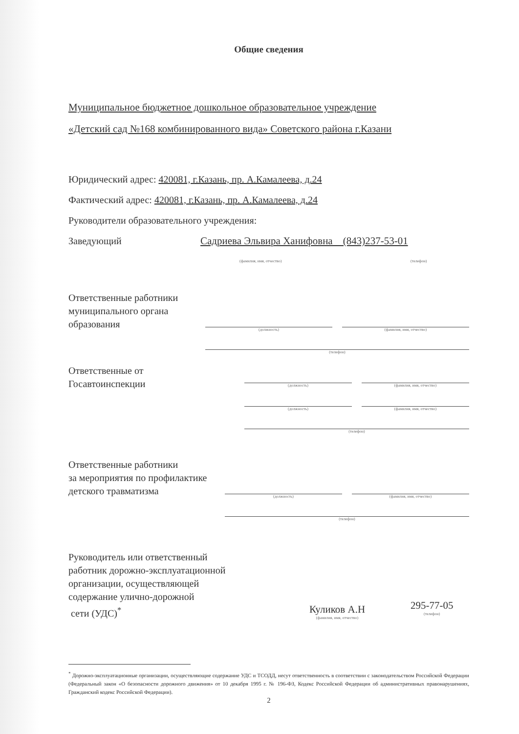Общие сведения
Муниципальное бюджетное дошкольное образовательное учреждение
«Детский сад №168 комбинированного вида» Советского района г.Казани
Юридический адрес: 420081, г.Казань, пр. А.Камалеева, д.24
Фактический адрес: 420081, г.Казань, пр. А.Камалеева, д.24
Руководители образовательного учреждения:
Заведующий Садриева Эльвира Ханифовна (843)237-53-01
(фамилия, имя, отчество) (телефон)
Ответственные работники
муниципального органа
образования
(должность) (фамилия, имя, отчество)
(телефон)
Ответственные от
Госавтоинспекции
(должность) (фамилия, имя, отчество)
(должность) (фамилия, имя, отчество)
(телефон)
Ответственные работники
за мероприятия по профилактике
детского травматизма
(должность) (фамилия, имя, отчество)
(телефон)
Руководитель или ответственный
работник дорожно-эксплуатационной
организации, осуществляющей
содержание улично-дорожной
сети (УДС)<sup>*</sup>
Куликов А.Н
(фамилия, имя, отчество)
295-77-05
(телефон)
<sup>*</sup> Дорожно-эксплуатационные организации, осуществляющие содержание УДС и ТСОДД, несут ответственность в соответствии с законодательством Российской Федерации (Федеральный закон «О безопасности дорожного движения» от 10 декабря 1995 г. № 196-ФЗ, Кодекс Российской Федерации об административных правонарушениях, Гражданский кодекс Российской Федерации).
2